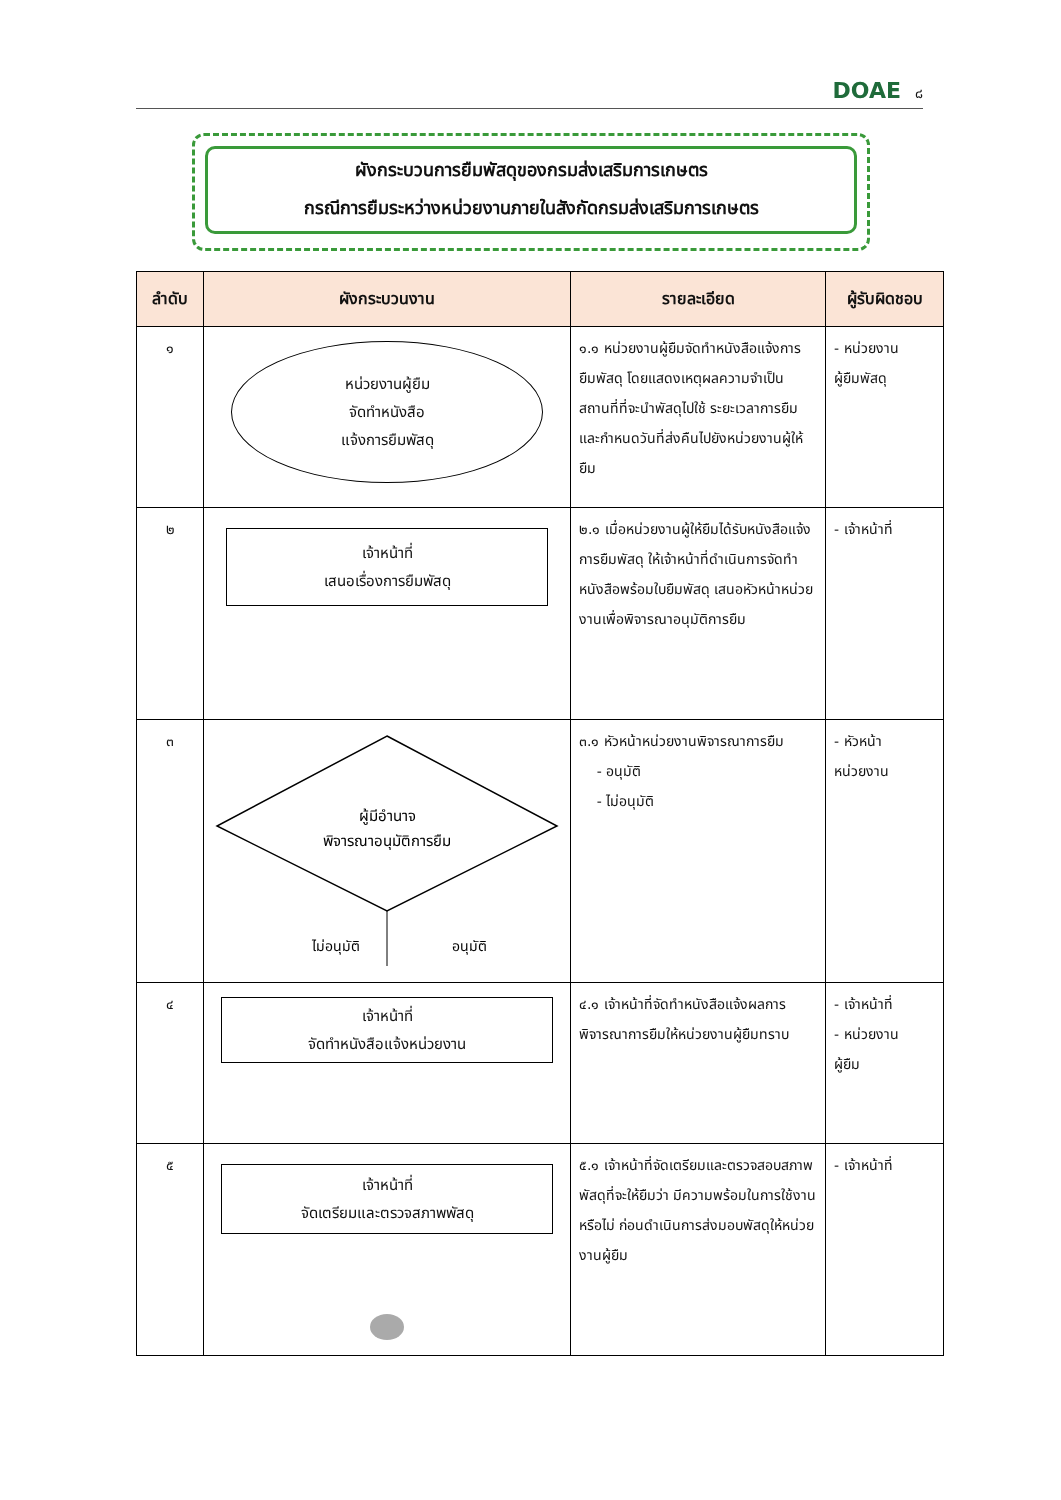DOAE ๘
ผังกระบวนการยืมพัสดุของกรมส่งเสริมการเกษตร
กรณีการยืมระหว่างหน่วยงานภายในสังกัดกรมส่งเสริมการเกษตร
| ลำดับ | ผังกระบวนงาน | รายละเอียด | ผู้รับผิดชอบ |
| --- | --- | --- | --- |
| ๑ | หน่วยงานผู้ยืม จัดทำหนังสือ แจ้งการยืมพัสดุ | ๑.๑ หน่วยงานผู้ยืมจัดทำหนังสือแจ้งการยืมพัสดุ โดยแสดงเหตุผลความจำเป็น สถานที่ที่จะนำพัสดุไปใช้ ระยะเวลาการยืม และกำหนดวันที่ส่งคืนไปยังหน่วยงานผู้ให้ยืม | - หน่วยงาน ผู้ยืมพัสดุ |
| ๒ | เจ้าหน้าที่ เสนอเรื่องการยืมพัสดุ | ๒.๑ เมื่อหน่วยงานผู้ให้ยืมได้รับหนังสือแจ้งการยืมพัสดุ ให้เจ้าหน้าที่ดำเนินการจัดทำหนังสือพร้อมใบยืมพัสดุ เสนอหัวหน้าหน่วยงานเพื่อพิจารณาอนุมัติการยืม | - เจ้าหน้าที่ |
| ๓ | ผู้มีอำนาจ พิจารณาอนุมัติการยืม ไม่อนุมัติ อนุมัติ | ๓.๑ หัวหน้าหน่วยงานพิจารณาการยืม - อนุมัติ - ไม่อนุมัติ | - หัวหน้า หน่วยงาน |
| ๔ | เจ้าหน้าที่ จัดทำหนังสือแจ้งหน่วยงาน | ๔.๑ เจ้าหน้าที่จัดทำหนังสือแจ้งผลการพิจารณาการยืมให้หน่วยงานผู้ยืมทราบ | - เจ้าหน้าที่ - หน่วยงาน ผู้ยืม |
| ๕ | เจ้าหน้าที่ จัดเตรียมและตรวจสภาพพัสดุ | ๕.๑ เจ้าหน้าที่จัดเตรียมและตรวจสอบสภาพพัสดุที่จะให้ยืมว่า มีความพร้อมในการใช้งานหรือไม่ ก่อนดำเนินการส่งมอบพัสดุให้หน่วยงานผู้ยืม | - เจ้าหน้าที่ |